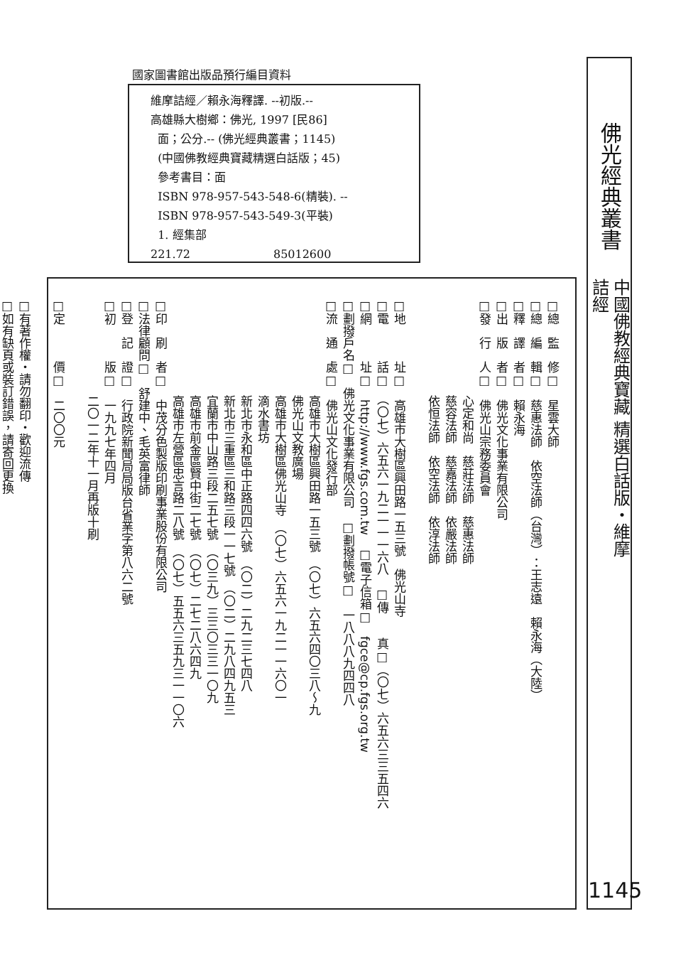國家圖書館出版品預行編目資料
維摩詰經／賴永海釋譯. --初版.--
高雄縣大樹鄉：佛光, 1997 [民86]
面；公分.-- (佛光經典叢書；1145)
(中國佛教經典寶藏精選白話版；45)
參考書目：面
ISBN 978-957-543-548-6(精裝). --
ISBN 978-957-543-549-3(平裝)
1. 經集部
221.72 85012600
佛光經典叢書
中國佛教經典寶藏 精選白話版・維摩詰經
1145
□總　監　修□　星雲大師
□總　編　輯□　慈惠法師　依空法師（台灣）：王志遠　賴永海（大陸）
□釋　譯　者□　賴永海
□出　版　者□　佛光文化事業有限公司
□發　行　人□　佛光山宗務委員會
　　　　　　　　心定和尚　慈莊法師　慈惠法師
　　　　　　　　慈容法師　慈嘉法師　依嚴法師
　　　　　　　　依恒法師　依空法師　依淳法師
□地　　　址□　高雄市大樹區興田路一五三號　佛光山寺
□電　　　話□　（〇七）六五六一九二一一一六八　□傳　　真□（〇七）六五六三三五四六
□網　　　址□　http://www.fgs.com.tw　□電子信箱□　fgce@cp.fgs.org.tw
□劃撥戶名□　佛光文化事業有限公司　□劃撥帳號□　一八八八九四四八
□流　通　處□　佛光山文化發行部
　　　　　　　　高雄市大樹區興田路一五三號　（〇七）六五六四〇三八～九
　　　　　　　　佛光山文教廣場
　　　　　　　　高雄市大樹區佛光山寺　（〇七）六五六一九二一一六〇一
　　　　　　　　滴水書坊
　　　　　　　　新北市永和區中正路四四六號　（〇二）二九二三七四八
　　　　　　　　新北市三重區三和路三段一一七號　（〇二）二九八四九五三
　　　　　　　　宜蘭市中山路三段二五七號　（〇三九）三三〇三三一〇九
　　　　　　　　高雄市前金區賢中街二七號　（〇七）二七二八六四九
　　　　　　　　高雄市左營區忠言路二八號　（〇七）五五六三五九三一一〇六
□印　刷　者□　中茂分色製版印刷事業股份有限公司
□法律顧問□　舒建中、毛英富律師
□登　記　證□　行政院新聞局局版台省業字第八六二號
□初　　　版□　一九九七年四月
　　　　　　　　二〇一二年十一月再版十刷
□定　　　價□　二〇〇元
□有著作權・請勿翻印・歡迎流傳
□如有缺頁或裝訂錯誤，請寄回更換